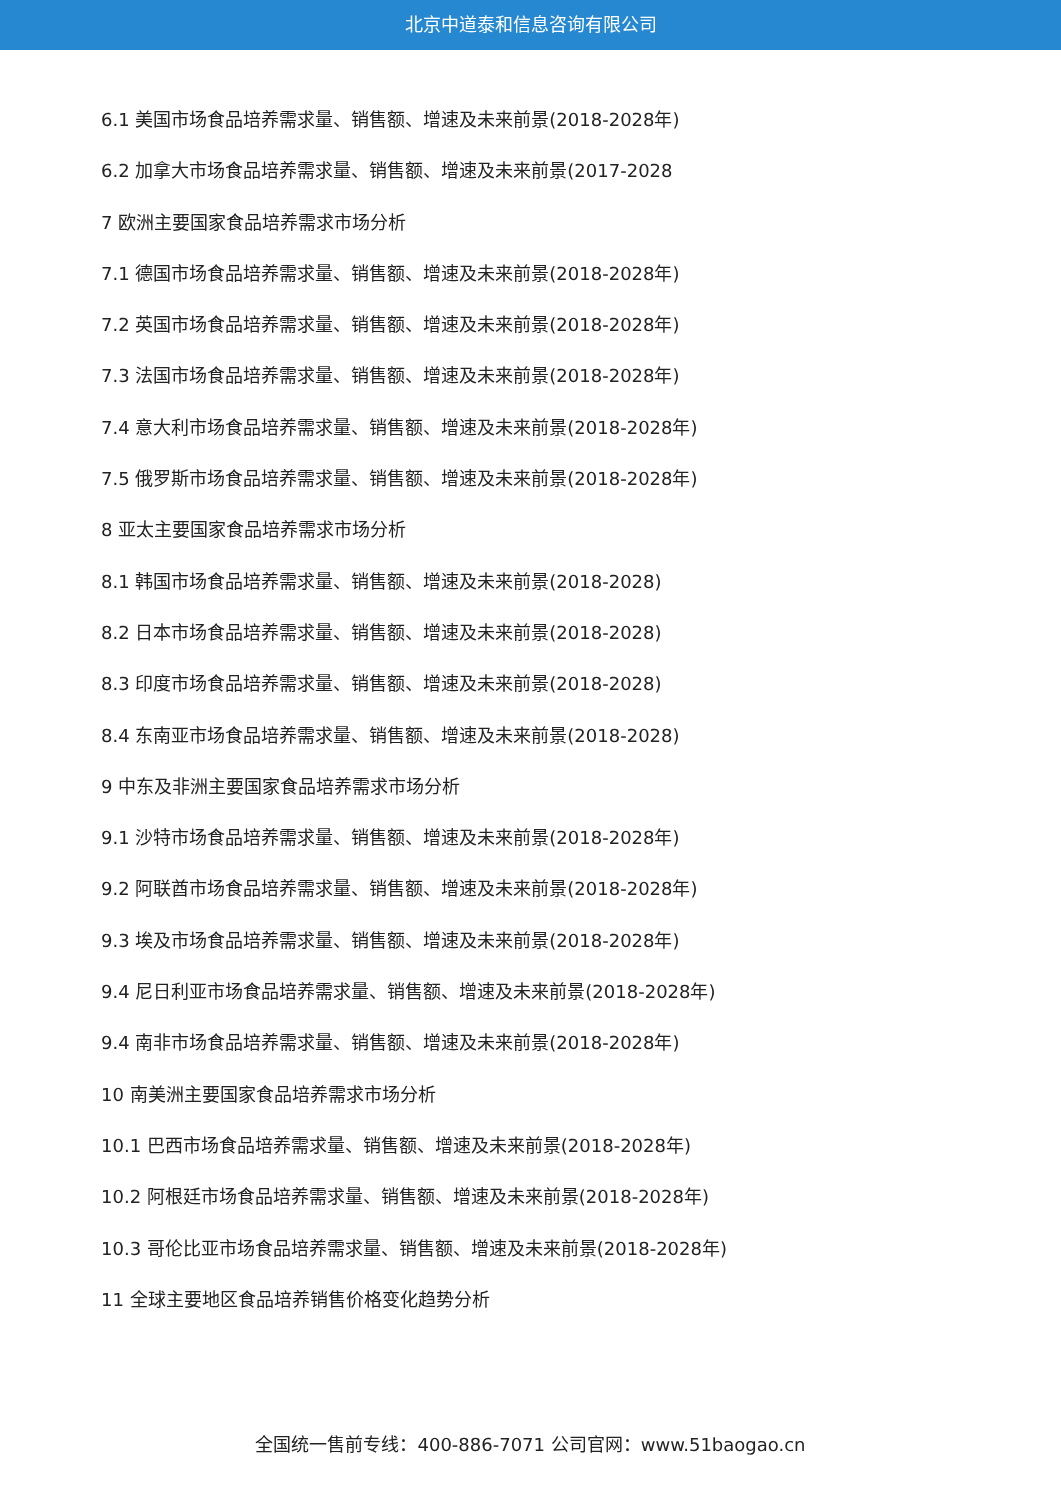北京中道泰和信息咨询有限公司
6.1 美国市场食品培养需求量、销售额、增速及未来前景(2018-2028年)
6.2 加拿大市场食品培养需求量、销售额、增速及未来前景(2017-2028
7 欧洲主要国家食品培养需求市场分析
7.1 德国市场食品培养需求量、销售额、增速及未来前景(2018-2028年)
7.2 英国市场食品培养需求量、销售额、增速及未来前景(2018-2028年)
7.3 法国市场食品培养需求量、销售额、增速及未来前景(2018-2028年)
7.4 意大利市场食品培养需求量、销售额、增速及未来前景(2018-2028年)
7.5 俄罗斯市场食品培养需求量、销售额、增速及未来前景(2018-2028年)
8 亚太主要国家食品培养需求市场分析
8.1 韩国市场食品培养需求量、销售额、增速及未来前景(2018-2028)
8.2 日本市场食品培养需求量、销售额、增速及未来前景(2018-2028)
8.3 印度市场食品培养需求量、销售额、增速及未来前景(2018-2028)
8.4 东南亚市场食品培养需求量、销售额、增速及未来前景(2018-2028)
9 中东及非洲主要国家食品培养需求市场分析
9.1 沙特市场食品培养需求量、销售额、增速及未来前景(2018-2028年)
9.2 阿联酋市场食品培养需求量、销售额、增速及未来前景(2018-2028年)
9.3 埃及市场食品培养需求量、销售额、增速及未来前景(2018-2028年)
9.4 尼日利亚市场食品培养需求量、销售额、增速及未来前景(2018-2028年)
9.4 南非市场食品培养需求量、销售额、增速及未来前景(2018-2028年)
10 南美洲主要国家食品培养需求市场分析
10.1 巴西市场食品培养需求量、销售额、增速及未来前景(2018-2028年)
10.2 阿根廷市场食品培养需求量、销售额、增速及未来前景(2018-2028年)
10.3 哥伦比亚市场食品培养需求量、销售额、增速及未来前景(2018-2028年)
11 全球主要地区食品培养销售价格变化趋势分析
全国统一售前专线：400-886-7071 公司官网：www.51baogao.cn